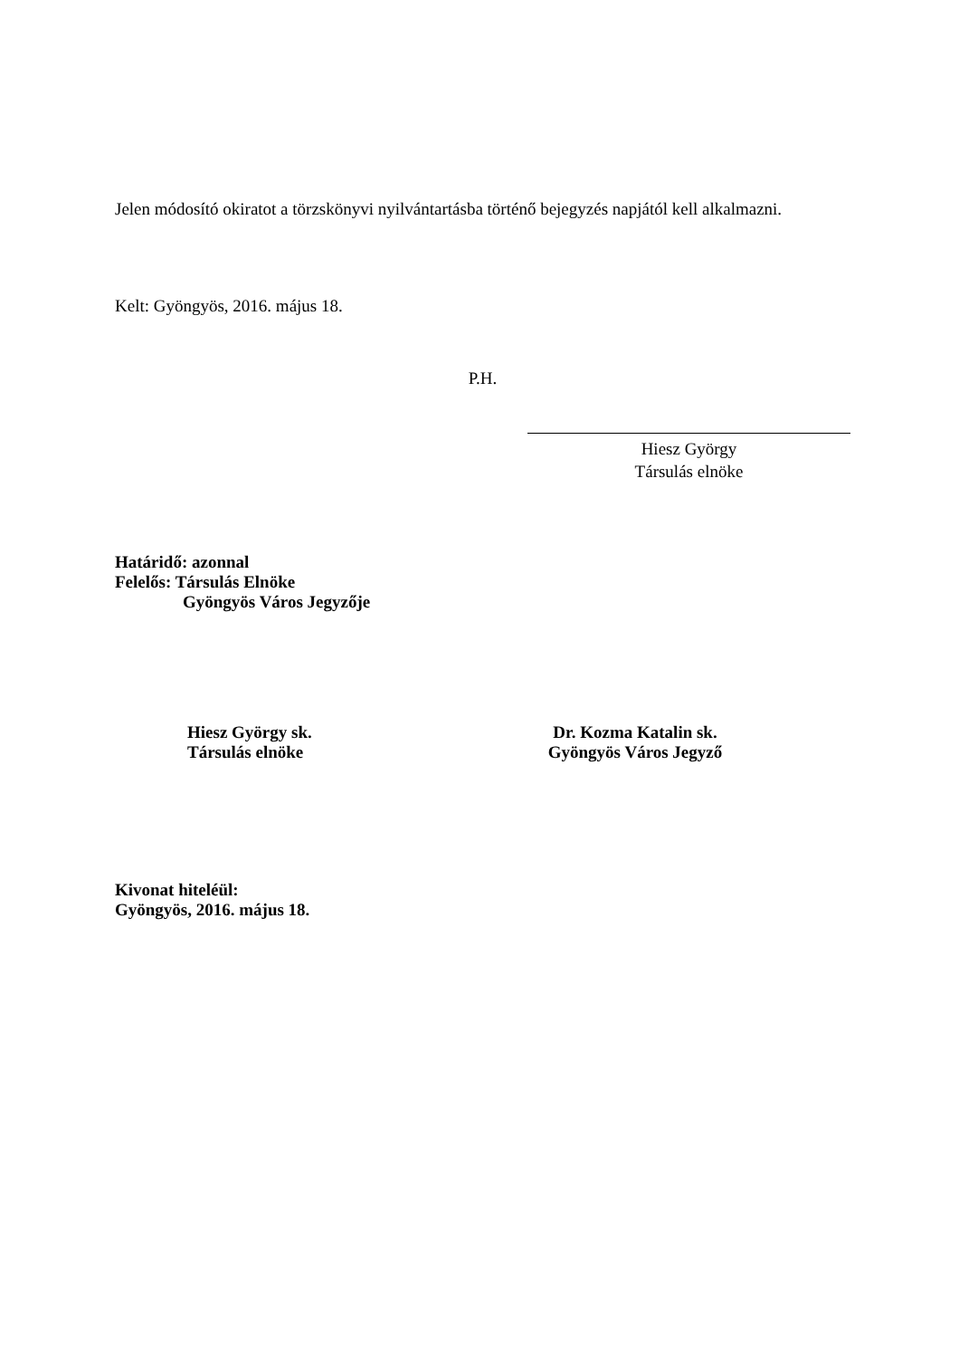Jelen módosító okiratot a törzskönyvi nyilvántartásba történő bejegyzés napjától kell alkalmazni.
Kelt: Gyöngyös, 2016. május 18.
P.H.
Hiesz György
Társulás elnöke
Határidő: azonnal
Felelős: Társulás Elnöke
Gyöngyös Város Jegyzője
Hiesz György sk.
Társulás elnöke
Dr. Kozma Katalin sk.
Gyöngyös Város Jegyző
Kivonat hiteléül:
Gyöngyös, 2016. május 18.